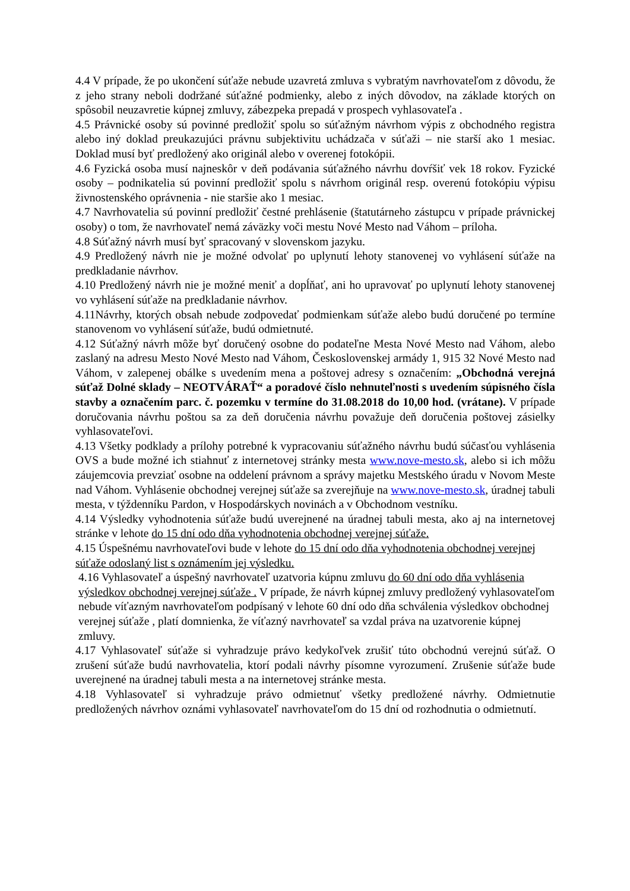4.4 V prípade, že po ukončení súťaže nebude uzavretá zmluva s vybratým navrhovateľom z dôvodu, že z jeho strany neboli dodržané súťažné podmienky, alebo z iných dôvodov, na základe ktorých on spôsobil neuzavretie kúpnej zmluvy, zábezpeka prepadá v prospech vyhlasovateľa .
4.5 Právnické osoby sú povinné predložiť spolu so súťažným návrhom výpis z obchodného registra alebo iný doklad preukazujúci právnu subjektivitu uchádzača v súťaži – nie starší ako 1 mesiac. Doklad musí byť predložený ako originál alebo v overenej fotokópii.
4.6 Fyzická osoba musí najneskôr v deň podávania súťažného návrhu dovŕšiť vek 18 rokov. Fyzické osoby – podnikatelia sú povinní predložiť spolu s návrhom originál resp. overenú fotokópiu výpisu živnostenského oprávnenia - nie staršie ako 1 mesiac.
4.7 Navrhovatelia sú povinní predložiť čestné prehlásenie (štatutárneho zástupcu v prípade právnickej osoby) o tom, že navrhovateľ nemá záväzky voči mestu Nové Mesto nad Váhom – príloha.
4.8 Súťažný návrh musí byť spracovaný v slovenskom jazyku.
4.9 Predložený návrh nie je možné odvolať po uplynutí lehoty stanovenej vo vyhlásení súťaže na predkladanie návrhov.
4.10 Predložený návrh nie je možné meniť a dopĺňať, ani ho upravovať po uplynutí lehoty stanovenej vo vyhlásení súťaže na predkladanie návrhov.
4.11Návrhy, ktorých obsah nebude zodpovedať podmienkam súťaže alebo budú doručené po termíne stanovenom vo vyhlásení súťaže, budú odmietnuté.
4.12 Súťažný návrh môže byť doručený osobne do podateľne Mesta Nové Mesto nad Váhom, alebo zaslaný na adresu Mesto Nové Mesto nad Váhom, Československej armády 1, 915 32 Nové Mesto nad Váhom, v zalepenej obálke s uvedením mena a poštovej adresy s označením: „Obchodná verejná súťaž Dolné sklady – NEOTVÁRAŤ“ a poradové číslo nehnuteľnosti s uvedením súpisného čísla stavby a označením parc. č. pozemku v termíne do 31.08.2018 do 10,00 hod. (vrátane). V prípade doručovania návrhu poštou sa za deň doručenia návrhu považuje deň doručenia poštovej zásielky vyhlasovateľovi.
4.13 Všetky podklady a prílohy potrebné k vypracovaniu súťažného návrhu budú súčasťou vyhlásenia OVS a bude možné ich stiahnuť z internetovej stránky mesta www.nove-mesto.sk, alebo si ich môžu záujemcovia prevziať osobne na oddelení právnom a správy majetku Mestského úradu v Novom Meste nad Váhom. Vyhlásenie obchodnej verejnej súťaže sa zverejňuje na www.nove-mesto.sk, úradnej tabuli mesta, v týždenníku Pardon, v Hospodárskych novinách a v Obchodnom vestníku.
4.14 Výsledky vyhodnotenia súťaže budú uverejnené na úradnej tabuli mesta, ako aj na internetovej stránke v lehote do 15 dní odo dňa vyhodnotenia obchodnej verejnej súťaže.
4.15 Úspešnému navrhovateľovi bude v lehote do 15 dní odo dňa vyhodnotenia obchodnej verejnej súťaže odoslaný list s oznámením jej výsledku.
4.16 Vyhlasovateľ a úspešný navrhovateľ uzatvoria kúpnu zmluvu do 60 dní odo dňa vyhlásenia výsledkov obchodnej verejnej súťaže . V prípade, že návrh kúpnej zmluvy predložený vyhlasovateľom nebude víťazným navrhovateľom podpísaný v lehote 60 dní odo dňa schválenia výsledkov obchodnej verejnej súťaže , platí domnienka, že víťazný navrhovateľ sa vzdal práva na uzatvorenie kúpnej zmluvy.
4.17 Vyhlasovateľ súťaže si vyhradzuje právo kedykoľvek zrušiť túto obchodnú verejnú súťaž. O zrušení súťaže budú navrhovatelia, ktorí podali návrhy písomne vyrozumení. Zrušenie súťaže bude uverejnené na úradnej tabuli mesta a na internetovej stránke mesta.
4.18 Vyhlasovateľ si vyhradzuje právo odmietnuť všetky predložené návrhy. Odmietnutie predložených návrhov oznámi vyhlasovateľ navrhovateľom do 15 dní od rozhodnutia o odmietnutí.